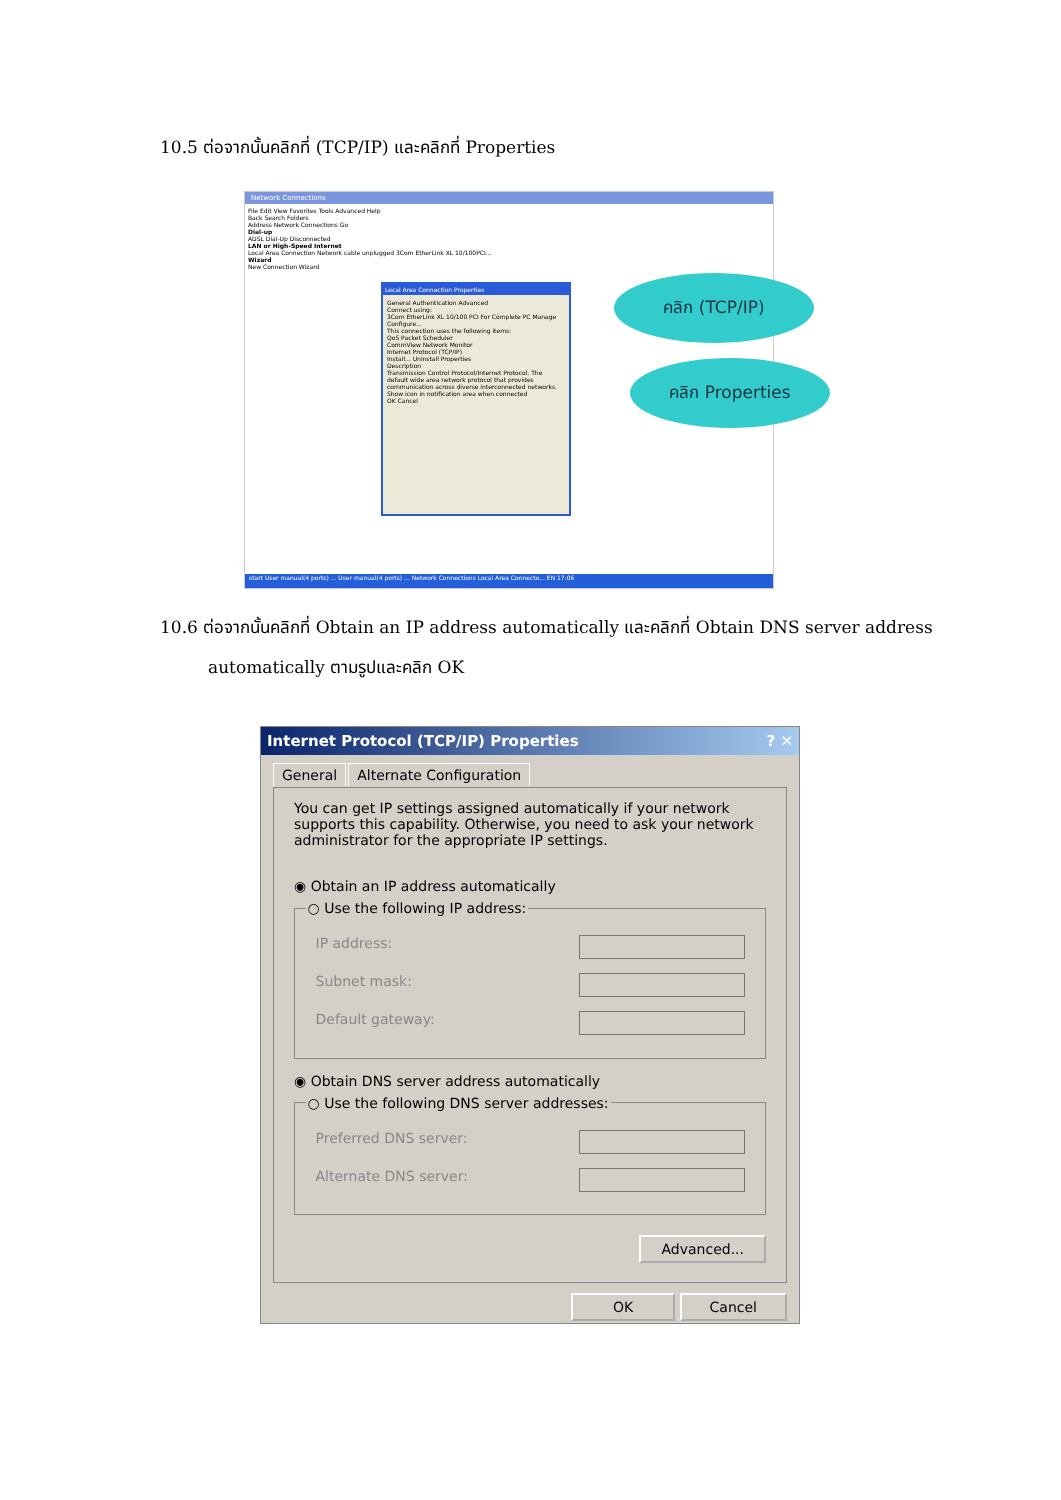10.5 ต่อจากนั้นคลิกที่ (TCP/IP) และคลิกที่ Properties
Network Connections
File Edit View Favorites Tools Advanced Help
Back Search Folders
Address Network Connections Go
Dial-up
ADSL Dial-Up Disconnected
LAN or High-Speed Internet
Local Area Connection Network cable unplugged 3Com EtherLink XL 10/100PCI...
Wizard
New Connection Wizard
Local Area Connection Properties
General Authentication Advanced
Connect using:
3Com EtherLink XL 10/100 PCI For Complete PC Manage
Configure...
This connection uses the following items:
QoS Packet Scheduler
CommView Network Monitor
Internet Protocol (TCP/IP)
Install... Uninstall Properties
Description
Transmission Control Protocol/Internet Protocol. The default wide area network protocol that provides communication across diverse interconnected networks.
Show icon in notification area when connected
OK Cancel
start User manual(4 ports) ... User manual(4 ports) ... Network Connections Local Area Connecto... EN 17:06
คลิก (TCP/IP)
คลิก Properties
10.6 ต่อจากนั้นคลิกที่ Obtain an IP address automatically และคลิกที่ Obtain DNS server address
automatically ตามรูปและคลิก OK
Internet Protocol (TCP/IP) Properties ? ✕
General Alternate Configuration
You can get IP settings assigned automatically if your network supports this capability. Otherwise, you need to ask your network administrator for the appropriate IP settings.
◉ Obtain an IP address automatically
○ Use the following IP address:
IP address:
Subnet mask:
Default gateway:
◉ Obtain DNS server address automatically
○ Use the following DNS server addresses:
Preferred DNS server:
Alternate DNS server:
Advanced...
OK Cancel